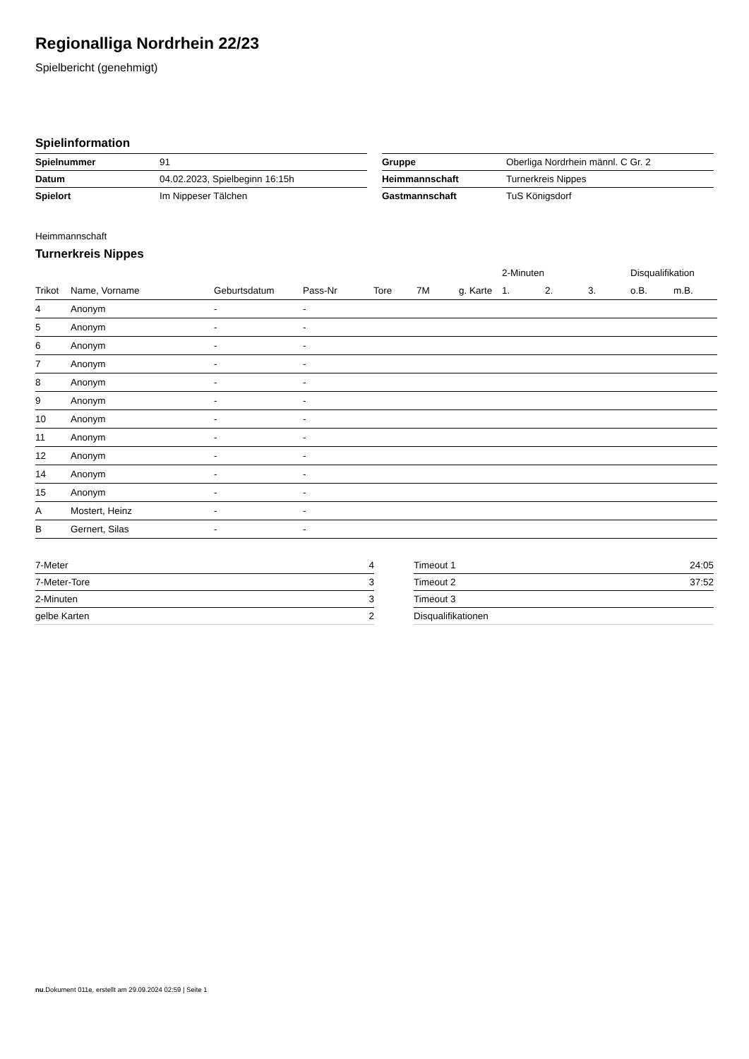Regionalliga Nordrhein 22/23
Spielbericht (genehmigt)
Spielinformation
| Spielnummer | 91 |
| Datum | 04.02.2023, Spielbeginn 16:15h |
| Spielort | Im Nippeser Tälchen |
| Gruppe | Oberliga Nordrhein männl. C Gr. 2 |
| Heimmannschaft | Turnerkreis Nippes |
| Gastmannschaft | TuS Königsdorf |
Heimmannschaft
Turnerkreis Nippes
| | | | | | | | 2-Minuten | | | Disqualifikation | |
| --- | --- | --- | --- | --- | --- | --- | --- | --- | --- | --- | --- |
| Trikot | Name, Vorname | Geburtsdatum | Pass-Nr | Tore | 7M | g. Karte | 1. | 2. | 3. | o.B. | m.B. |
| 4 | Anonym | - | - | | | | | | | | |
| 5 | Anonym | - | - | | | | | | | | |
| 6 | Anonym | - | - | | | | | | | | |
| 7 | Anonym | - | - | | | | | | | | |
| 8 | Anonym | - | - | | | | | | | | |
| 9 | Anonym | - | - | | | | | | | | |
| 10 | Anonym | - | - | | | | | | | | |
| 11 | Anonym | - | - | | | | | | | | |
| 12 | Anonym | - | - | | | | | | | | |
| 14 | Anonym | - | - | | | | | | | | |
| 15 | Anonym | - | - | | | | | | | | |
| A | Mostert, Heinz | - | - | | | | | | | | |
| B | Gernert, Silas | - | - | | | | | | | | |
| 7-Meter | 4 |
| 7-Meter-Tore | 3 |
| 2-Minuten | 3 |
| gelbe Karten | 2 |
| Timeout 1 | 24:05 |
| Timeout 2 | 37:52 |
| Timeout 3 | |
| Disqualifikationen | |
nu.Dokument 011e, erstellt am 29.09.2024 02:59 | Seite 1